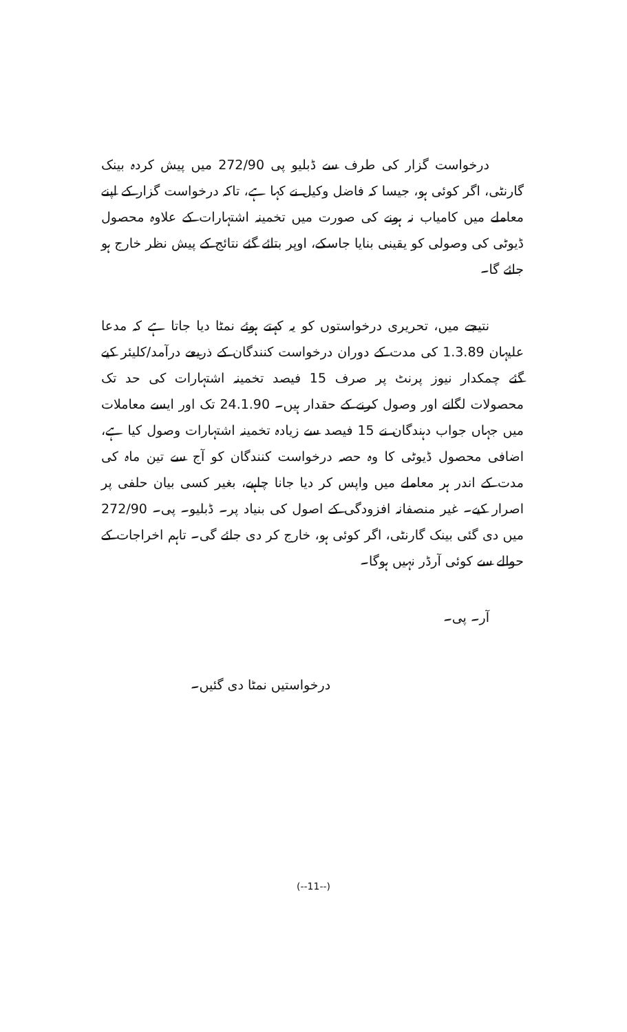درخواست گزار کی طرف سے ڈبلیو پی 272/90 میں پیش کردہ بینک گارنٹی، اگر کوئی ہو، جیسا کہ فاضل وکیل نے کہا ہے، تاکہ درخواست گزار کے اپنے معاملے میں کامیاب نہ ہونے کی صورت میں تخمینہ اشتہارات کے علاوہ محصول ڈیوٹی کی وصولی کو یقینی بنایا جاسکے، اوپر بتائے گئے نتائج کے پیش نظر خارج ہو جائے گا۔
نتیجے میں، تحریری درخواستوں کو یہ کہتے ہوئے نمٹا دیا جاتا ہے کہ مدعا علیہان 1.3.89 کی مدت کے دوران درخواست کنندگان کے ذریعے درآمد/کلیئر کیے گئے چمکدار نیوز پرنٹ پر صرف 15 فیصد تخمینہ اشتہارات کی حد تک محصولات لگانے اور وصول کرنے کے حقدار ہیں۔ 24.1.90 تک اور ایسے معاملات میں جہاں جواب دہندگان نے 15 فیصد سے زیادہ تخمینہ اشتہارات وصول کیا ہے، اضافی محصول ڈیوٹی کا وہ حصہ درخواست کنندگان کو آج سے تین ماہ کی مدت کے اندر ہر معاملے میں واپس کر دیا جانا چاہیے، بغیر کسی بیان حلفی پر اصرار کیے۔ غیر منصفانہ افزودگی کے اصول کی بنیاد پر۔ ڈبلیو۔ پی۔ 272/90 میں دی گئی بینک گارنٹی، اگر کوئی ہو، خارج کر دی جائے گی۔ تاہم اخراجات کے حوالے سے کوئی آرڈر نہیں ہوگا۔
آر۔ پی۔
درخواستیں نمٹا دی گئیں۔
(--11--)